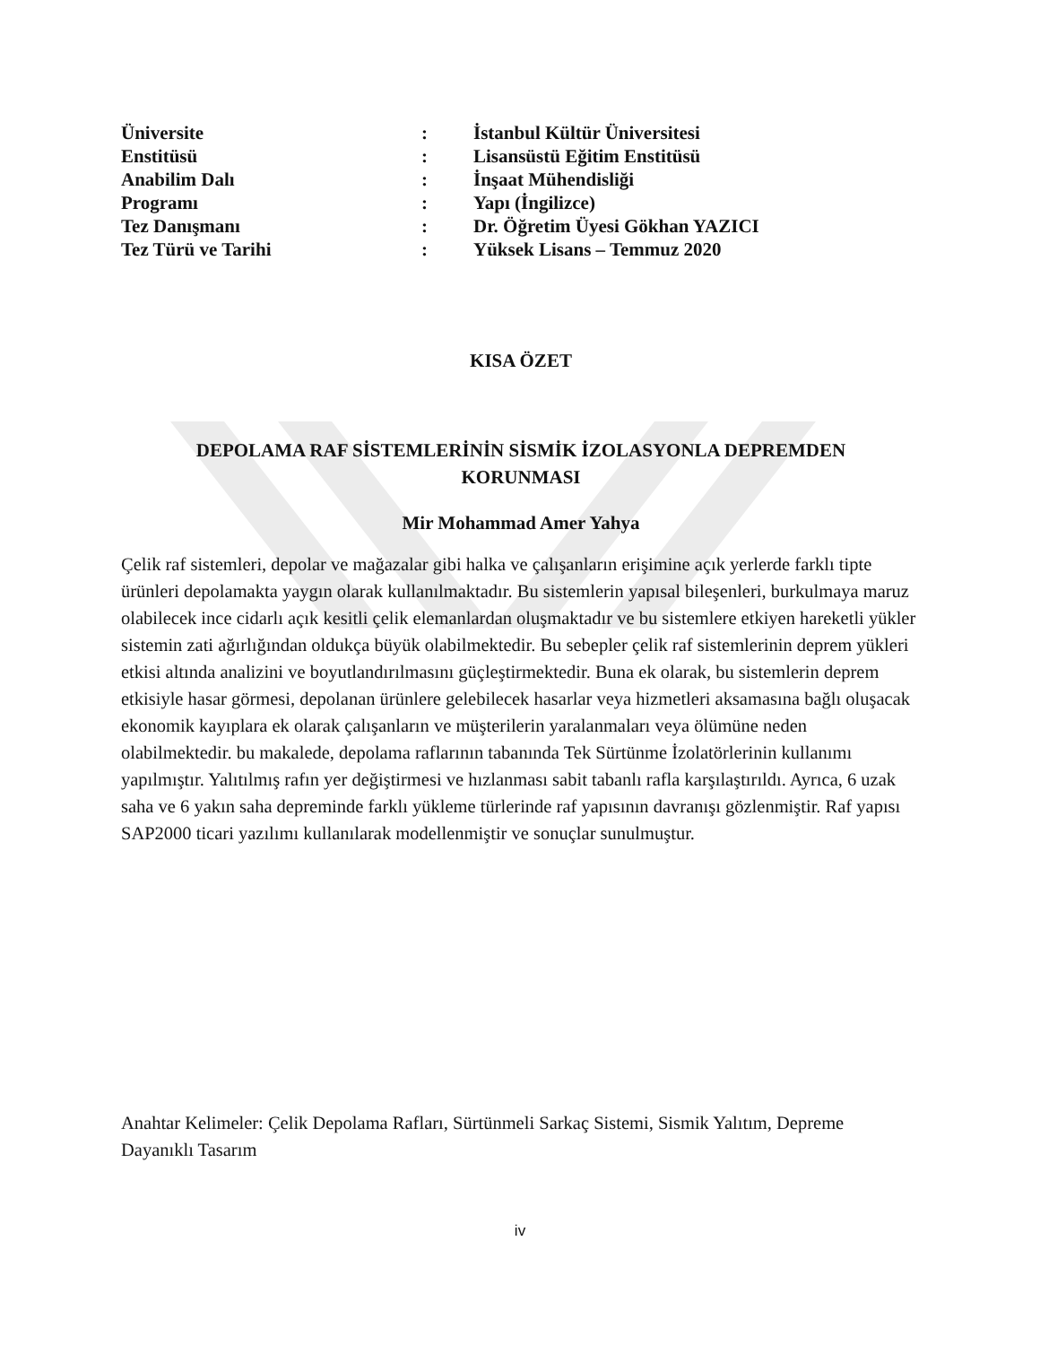| Üniversite | : | İstanbul Kültür Üniversitesi |
| Enstitüsü | : | Lisansüstü Eğitim Enstitüsü |
| Anabilim Dalı | : | İnşaat Mühendisliği |
| Programı | : | Yapı (İngilizce) |
| Tez Danışmanı | : | Dr. Öğretim Üyesi Gökhan YAZICI |
| Tez Türü ve Tarihi | : | Yüksek Lisans – Temmuz 2020 |
KISA ÖZET
DEPOLAMA RAF SİSTEMLERİNİN SİSMİK İZOLASYONLA DEPREMDEN
KORUNMASI
Mir Mohammad Amer Yahya
Çelik raf sistemleri, depolar ve mağazalar gibi halka ve çalışanların erişimine açık yerlerde farklı tipte ürünleri depolamakta yaygın olarak kullanılmaktadır. Bu sistemlerin yapısal bileşenleri, burkulmaya maruz olabilecek ince cidarlı açık kesitli çelik elemanlardan oluşmaktadır ve bu sistemlere etkiyen hareketli yükler sistemin zati ağırlığından oldukça büyük olabilmektedir. Bu sebepler çelik raf sistemlerinin deprem yükleri etkisi altında analizini ve boyutlandırılmasını güçleştirmektedir. Buna ek olarak, bu sistemlerin deprem etkisiyle hasar görmesi, depolanan ürünlere gelebilecek hasarlar veya hizmetleri aksamasına bağlı oluşacak ekonomik kayıplara ek olarak çalışanların ve müşterilerin yaralanmaları veya ölümüne neden olabilmektedir. bu makalede, depolama raflarının tabanında Tek Sürtünme İzolatörlerinin kullanımı yapılmıştır. Yalıtılmış rafın yer değiştirmesi ve hızlanması sabit tabanlı rafla karşılaştırıldı. Ayrıca, 6 uzak saha ve 6 yakın saha depreminde farklı yükleme türlerinde raf yapısının davranışı gözlenmiştir. Raf yapısı SAP2000 ticari yazılımı kullanılarak modellenmiştir ve sonuçlar sunulmuştur.
Anahtar Kelimeler: Çelik Depolama Rafları, Sürtünmeli Sarkaç Sistemi, Sismik Yalıtım, Depreme Dayanıklı Tasarım
iv